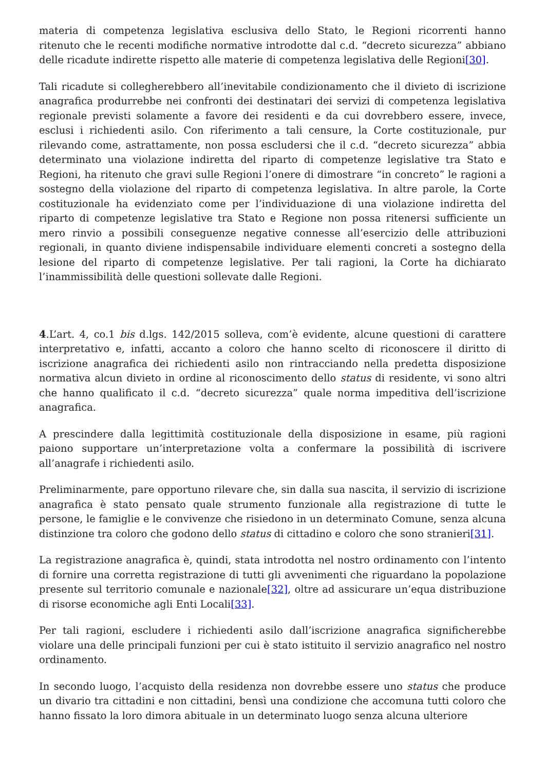materia di competenza legislativa esclusiva dello Stato, le Regioni ricorrenti hanno ritenuto che le recenti modifiche normative introdotte dal c.d. “decreto sicurezza” abbiano delle ricadute indirette rispetto alle materie di competenza legislativa delle Regioni[30].
Tali ricadute si collegherebbero all’inevitabile condizionamento che il divieto di iscrizione anagrafica produrrebbe nei confronti dei destinatari dei servizi di competenza legislativa regionale previsti solamente a favore dei residenti e da cui dovrebbero essere, invece, esclusi i richiedenti asilo. Con riferimento a tali censure, la Corte costituzionale, pur rilevando come, astrattamente, non possa escludersi che il c.d. “decreto sicurezza” abbia determinato una violazione indiretta del riparto di competenze legislative tra Stato e Regioni, ha ritenuto che gravi sulle Regioni l’onere di dimostrare “in concreto” le ragioni a sostegno della violazione del riparto di competenza legislativa. In altre parole, la Corte costituzionale ha evidenziato come per l’individuazione di una violazione indiretta del riparto di competenze legislative tra Stato e Regione non possa ritenersi sufficiente un mero rinvio a possibili conseguenze negative connesse all’esercizio delle attribuzioni regionali, in quanto diviene indispensabile individuare elementi concreti a sostegno della lesione del riparto di competenze legislative. Per tali ragioni, la Corte ha dichiarato l’inammissibilità delle questioni sollevate dalle Regioni.
4.L’art. 4, co.1 bis d.lgs. 142/2015 solleva, com’è evidente, alcune questioni di carattere interpretativo e, infatti, accanto a coloro che hanno scelto di riconoscere il diritto di iscrizione anagrafica dei richiedenti asilo non rintracciando nella predetta disposizione normativa alcun divieto in ordine al riconoscimento dello status di residente, vi sono altri che hanno qualificato il c.d. “decreto sicurezza” quale norma impeditiva dell’iscrizione anagrafica.
A prescindere dalla legittimità costituzionale della disposizione in esame, più ragioni paiono supportare un’interpretazione volta a confermare la possibilità di iscrivere all’anagrafe i richiedenti asilo.
Preliminarmente, pare opportuno rilevare che, sin dalla sua nascita, il servizio di iscrizione anagrafica è stato pensato quale strumento funzionale alla registrazione di tutte le persone, le famiglie e le convivenze che risiedono in un determinato Comune, senza alcuna distinzione tra coloro che godono dello status di cittadino e coloro che sono stranieri[31].
La registrazione anagrafica è, quindi, stata introdotta nel nostro ordinamento con l’intento di fornire una corretta registrazione di tutti gli avvenimenti che riguardano la popolazione presente sul territorio comunale e nazionale[32], oltre ad assicurare un’equa distribuzione di risorse economiche agli Enti Locali[33].
Per tali ragioni, escludere i richiedenti asilo dall’iscrizione anagrafica significherebbe violare una delle principali funzioni per cui è stato istituito il servizio anagrafico nel nostro ordinamento.
In secondo luogo, l’acquisto della residenza non dovrebbe essere uno status che produce un divario tra cittadini e non cittadini, bensì una condizione che accomuna tutti coloro che hanno fissato la loro dimora abituale in un determinato luogo senza alcuna ulteriore